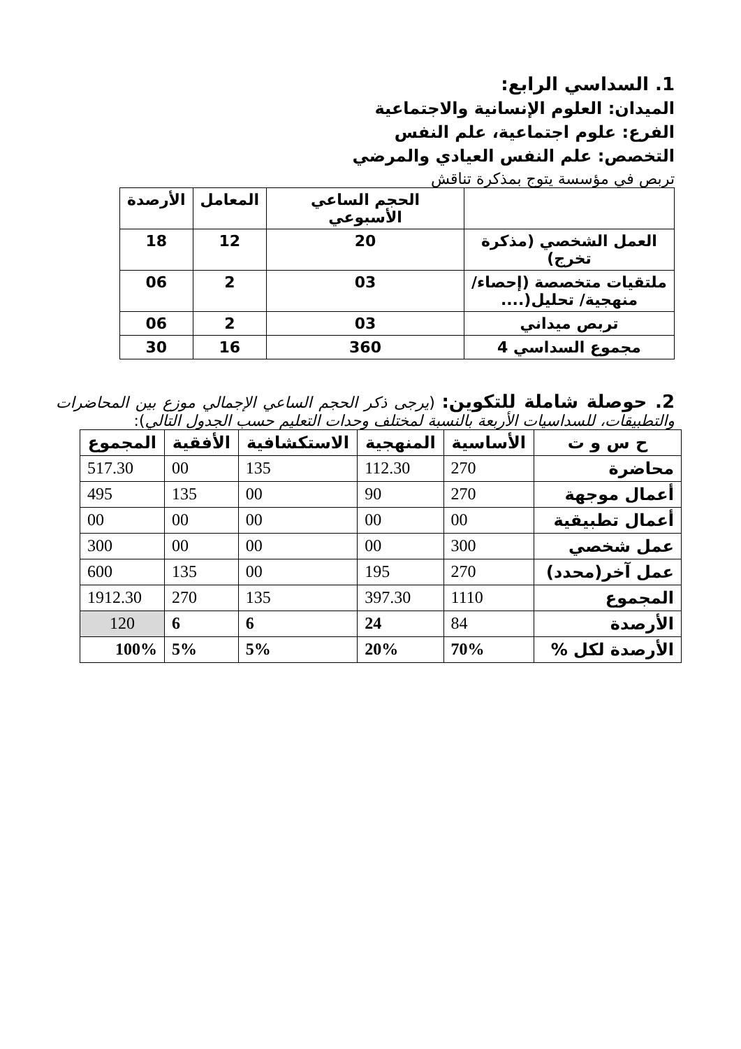1. السداسي الرابع:
الميدان: العلوم الإنسانية والاجتماعية
الفرع: علوم اجتماعية، علم النفس
التخصص: علم النفس العيادي والمرضي
تربص في مؤسسة يتوج بمذكرة تناقش
| | الحجم الساعي الأسبوعي | المعامل | الأرصدة |
| --- | --- | --- | --- |
| العمل الشخصي (مذكرة تخرج) | 20 | 12 | 18 |
| ملتقيات متخصصة (إحصاء/ منهجية/ تحليل(.... | 03 | 2 | 06 |
| تربص ميداني | 03 | 2 | 06 |
| مجموع السداسي 4 | 360 | 16 | 30 |
2. حوصلة شاملة للتكوين: (يرجى ذكر الحجم الساعي الإجمالي موزع بين المحاضرات والتطبيقات، للسداسيات الأربعة بالنسبة لمختلف وحدات التعليم حسب الجدول التالي):
| ح س و ت | الأساسية | المنهجية | الاستكشافية | الأفقية | المجموع |
| --- | --- | --- | --- | --- | --- |
| محاضرة | 270 | 112.30 | 135 | 00 | 517.30 |
| أعمال موجهة | 270 | 90 | 00 | 135 | 495 |
| أعمال تطبيقية | 00 | 00 | 00 | 00 | 00 |
| عمل شخصي | 300 | 00 | 00 | 00 | 300 |
| عمل آخر(محدد) | 270 | 195 | 00 | 135 | 600 |
| المجموع | 1110 | 397.30 | 135 | 270 | 1912.30 |
| الأرصدة | 84 | 24 | 6 | 6 | 120 |
| الأرصدة لكل % | 70% | 20% | 5% | 5% | 100% |